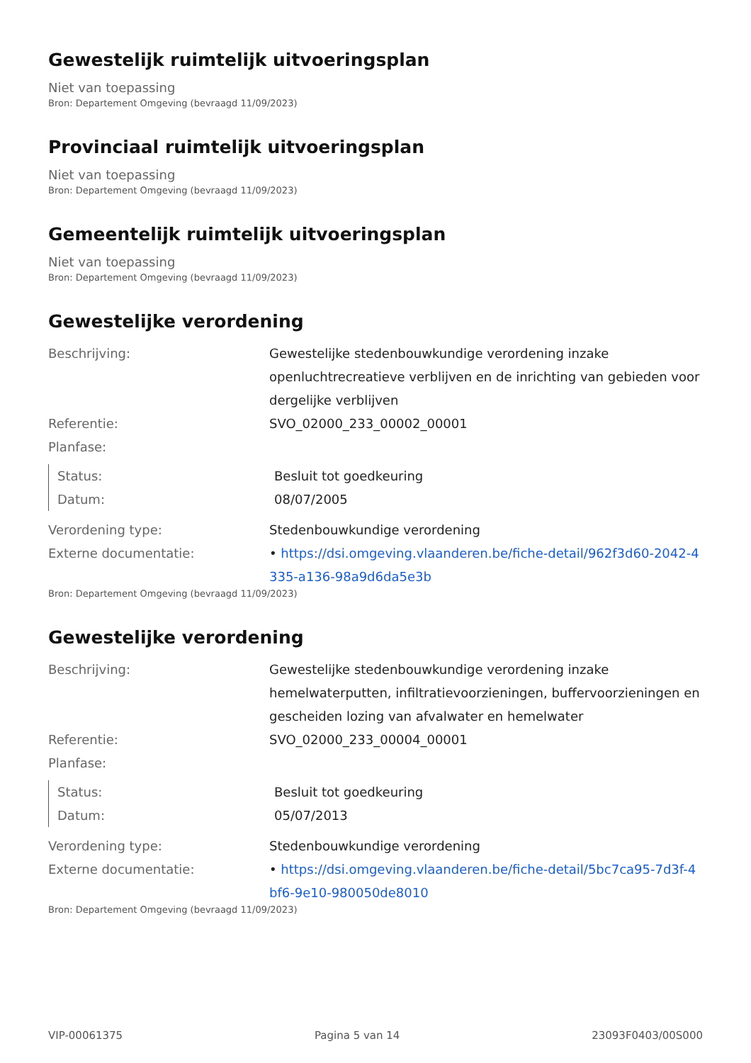Gewestelijk ruimtelijk uitvoeringsplan
Niet van toepassing
Bron: Departement Omgeving (bevraagd 11/09/2023)
Provinciaal ruimtelijk uitvoeringsplan
Niet van toepassing
Bron: Departement Omgeving (bevraagd 11/09/2023)
Gemeentelijk ruimtelijk uitvoeringsplan
Niet van toepassing
Bron: Departement Omgeving (bevraagd 11/09/2023)
Gewestelijke verordening
Beschrijving: Gewestelijke stedenbouwkundige verordening inzake openluchtrecreatieve verblijven en de inrichting van gebieden voor dergelijke verblijven
Referentie: SVO_02000_233_00002_00001
Planfase:
Status: Besluit tot goedkeuring
Datum: 08/07/2005
Verordening type: Stedenbouwkundige verordening
Externe documentatie: • https://dsi.omgeving.vlaanderen.be/fiche-detail/962f3d60-2042-4335-a136-98a9d6da5e3b
Bron: Departement Omgeving (bevraagd 11/09/2023)
Gewestelijke verordening
Beschrijving: Gewestelijke stedenbouwkundige verordening inzake hemelwaterputten, infiltratievoorzieningen, buffervoorzieningen en gescheiden lozing van afvalwater en hemelwater
Referentie: SVO_02000_233_00004_00001
Planfase:
Status: Besluit tot goedkeuring
Datum: 05/07/2013
Verordening type: Stedenbouwkundige verordening
Externe documentatie: • https://dsi.omgeving.vlaanderen.be/fiche-detail/5bc7ca95-7d3f-4bf6-9e10-980050de8010
Bron: Departement Omgeving (bevraagd 11/09/2023)
VIP-00061375 Pagina 5 van 14 23093F0403/00S000